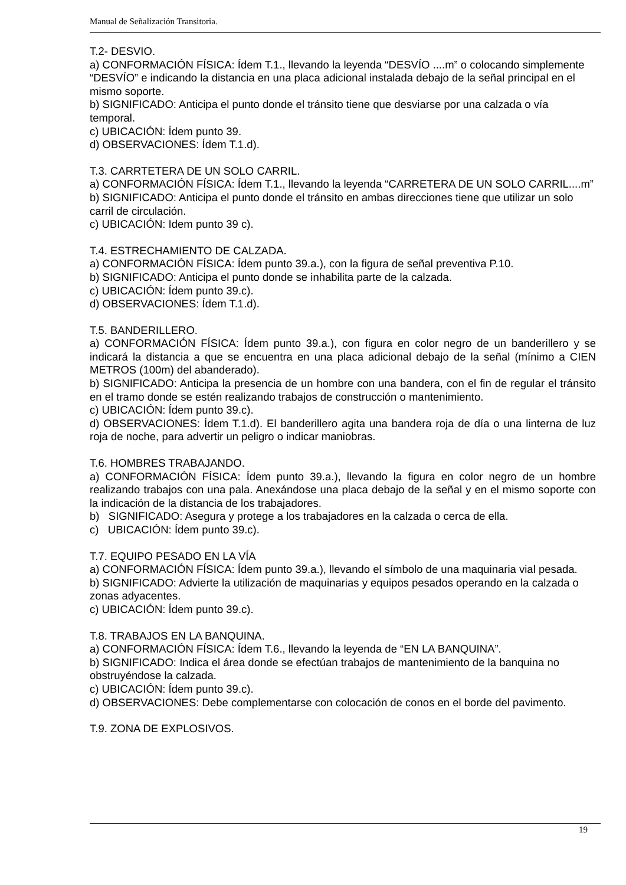Manual de Señalización Transitoria.
T.2- DESVIO.
a) CONFORMACIÓN FÍSICA: Ídem T.1., llevando la leyenda “DESVÍO ....m” o colocando simplemente “DESVÍO” e indicando la distancia en una placa adicional instalada debajo de la señal principal en el mismo soporte.
b) SIGNIFICADO: Anticipa el punto donde el tránsito tiene que desviarse por una calzada o vía temporal.
c) UBICACIÓN: Ídem punto 39.
d) OBSERVACIONES: Ídem T.1.d).
T.3. CARRTETERA DE UN SOLO CARRIL.
a) CONFORMACIÓN FÍSICA: Ídem T.1., llevando la leyenda “CARRETERA DE UN SOLO CARRIL....m”
b) SIGNIFICADO: Anticipa el punto donde el tránsito en ambas direcciones tiene que utilizar un solo carril de circulación.
c) UBICACIÓN: Idem punto 39 c).
T.4. ESTRECHAMIENTO DE CALZADA.
a) CONFORMACIÓN FÍSICA: Ídem punto 39.a.), con la figura de señal preventiva P.10.
b) SIGNIFICADO: Anticipa el punto donde se inhabilita parte de la calzada.
c) UBICACIÓN: Ídem punto 39.c).
d) OBSERVACIONES: Ídem T.1.d).
T.5. BANDERILLERO.
a) CONFORMACIÓN FÍSICA: Ídem punto 39.a.), con figura en color negro de un banderillero y se indicará la distancia a que se encuentra en una placa adicional debajo de la señal (mínimo a CIEN METROS (100m) del abanderado).
b) SIGNIFICADO: Anticipa la presencia de un hombre con una bandera, con el fin de regular el tránsito en el tramo donde se estén realizando trabajos de construcción o mantenimiento.
c) UBICACIÓN: Ídem punto 39.c).
d) OBSERVACIONES: Ídem T.1.d). El banderillero agita una bandera roja de día o una linterna de luz roja de noche, para advertir un peligro o indicar maniobras.
T.6. HOMBRES TRABAJANDO.
a) CONFORMACIÓN FÍSICA: Ídem punto 39.a.), llevando la figura en color negro de un hombre realizando trabajos con una pala. Anexándose una placa debajo de la señal y en el mismo soporte con la indicación de la distancia de los trabajadores.
b) SIGNIFICADO: Asegura y protege a los trabajadores en la calzada o cerca de ella.
c) UBICACIÓN: Ídem punto 39.c).
T.7. EQUIPO PESADO EN LA VÍA
a) CONFORMACIÓN FÍSICA: Ídem punto 39.a.), llevando el símbolo de una maquinaria vial pesada.
b) SIGNIFICADO: Advierte la utilización de maquinarias y equipos pesados operando en la calzada o zonas adyacentes.
c) UBICACIÓN: Ídem punto 39.c).
T.8. TRABAJOS EN LA BANQUINA.
a) CONFORMACIÓN FÍSICA: Ídem T.6., llevando la leyenda de “EN LA BANQUINA”.
b) SIGNIFICADO: Indica el área donde se efectúan trabajos de mantenimiento de la banquina no obstruyéndose la calzada.
c) UBICACIÓN: Ídem punto 39.c).
d) OBSERVACIONES: Debe complementarse con colocación de conos en el borde del pavimento.
T.9. ZONA DE EXPLOSIVOS.
19